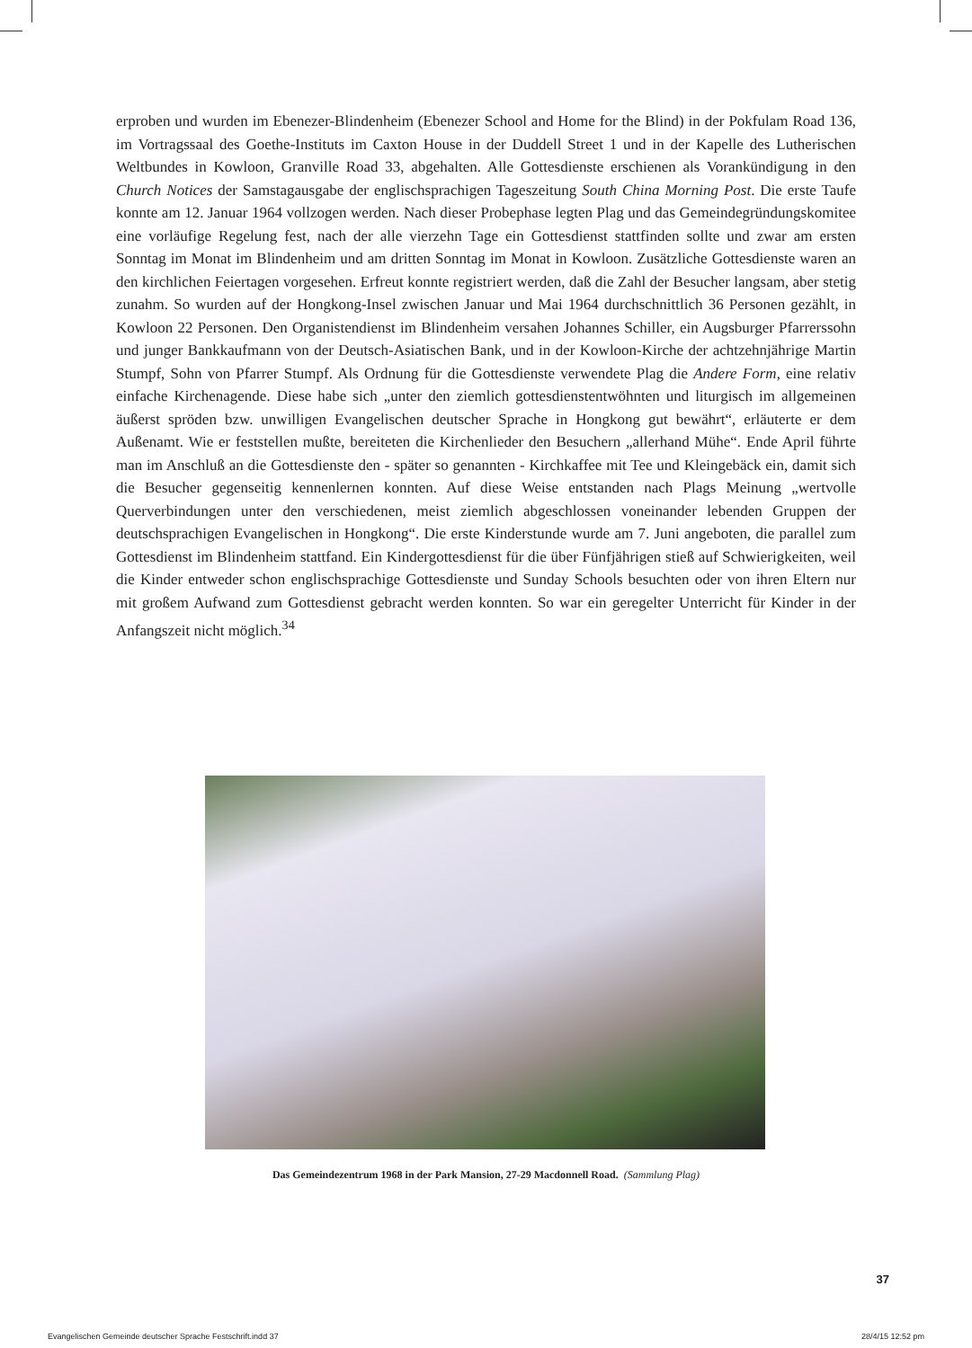erproben und wurden im Ebenezer-Blindenheim (Ebenezer School and Home for the Blind) in der Pokfulam Road 136, im Vortragssaal des Goethe-Instituts im Caxton House in der Duddell Street 1 und in der Kapelle des Lutherischen Weltbundes in Kowloon, Granville Road 33, abgehalten. Alle Gottesdienste erschienen als Vorankündigung in den Church Notices der Samstagausgabe der englischsprachigen Tageszeitung South China Morning Post. Die erste Taufe konnte am 12. Januar 1964 vollzogen werden. Nach dieser Probephase legten Plag und das Gemeindegründungskomitee eine vorläufige Regelung fest, nach der alle vierzehn Tage ein Gottesdienst stattfinden sollte und zwar am ersten Sonntag im Monat im Blindenheim und am dritten Sonntag im Monat in Kowloon. Zusätzliche Gottesdienste waren an den kirchlichen Feiertagen vorgesehen. Erfreut konnte registriert werden, daß die Zahl der Besucher langsam, aber stetig zunahm. So wurden auf der Hongkong-Insel zwischen Januar und Mai 1964 durchschnittlich 36 Personen gezählt, in Kowloon 22 Personen. Den Organistendienst im Blindenheim versahen Johannes Schiller, ein Augsburger Pfarrerssohn und junger Bankkaufmann von der Deutsch-Asiatischen Bank, und in der Kowloon-Kirche der achtzehnjährige Martin Stumpf, Sohn von Pfarrer Stumpf. Als Ordnung für die Gottesdienste verwendete Plag die Andere Form, eine relativ einfache Kirchenagende. Diese habe sich „unter den ziemlich gottesdienstentwöhnten und liturgisch im allgemeinen äußerst spröden bzw. unwilligen Evangelischen deutscher Sprache in Hongkong gut bewährt“, erläuterte er dem Außenamt. Wie er feststellen mußte, bereiteten die Kirchenlieder den Besuchern „allerhand Mühe“. Ende April führte man im Anschluß an die Gottesdienste den - später so genannten - Kirchkaffee mit Tee und Kleingebäck ein, damit sich die Besucher gegenseitig kennenlernen konnten. Auf diese Weise entstanden nach Plags Meinung „wertvolle Querverbindungen unter den verschiedenen, meist ziemlich abgeschlossen voneinander lebenden Gruppen der deutschsprachigen Evangelischen in Hongkong“. Die erste Kinderstunde wurde am 7. Juni angeboten, die parallel zum Gottesdienst im Blindenheim stattfand. Ein Kindergottesdienst für die über Fünfjährigen stieß auf Schwierigkeiten, weil die Kinder entweder schon englischsprachige Gottesdienste und Sunday Schools besuchten oder von ihren Eltern nur mit großem Aufwand zum Gottesdienst gebracht werden konnten. So war ein geregelter Unterricht für Kinder in der Anfangszeit nicht möglich.<sup>34</sup>
Das Gemeindezentrum 1968 in der Park Mansion, 27-29 Macdonnell Road. (Sammlung Plag)
37
Evangelischen Gemeinde deutscher Sprache Festschrift.indd 37 28/4/15 12:52 pm